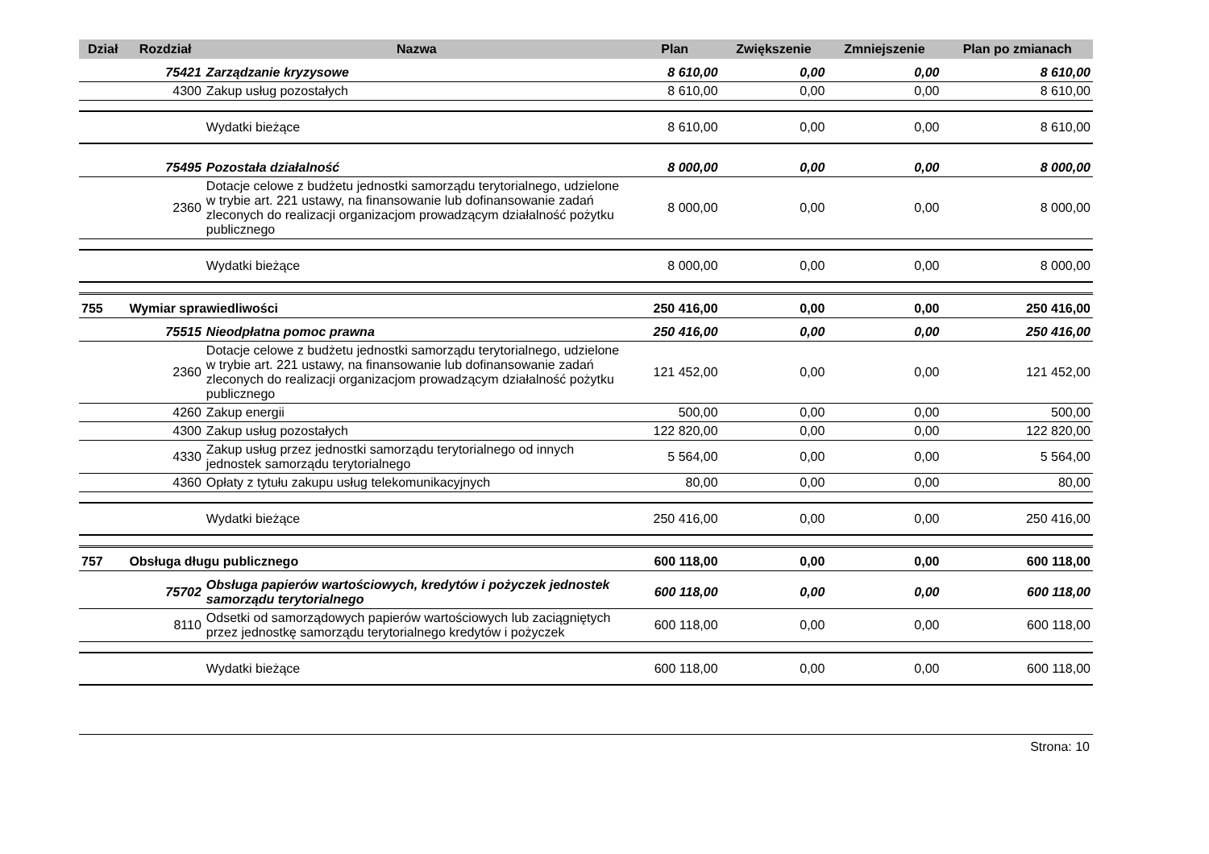| Dział | Rozdział | Nazwa | Plan | Zwiększenie | Zmniejszenie | Plan po zmianach |
| --- | --- | --- | --- | --- | --- | --- |
| | 75421 | Zarządzanie kryzysowe | 8 610,00 | 0,00 | 0,00 | 8 610,00 |
| | 4300 | Zakup usług pozostałych | 8 610,00 | 0,00 | 0,00 | 8 610,00 |
| | | Wydatki bieżące | 8 610,00 | 0,00 | 0,00 | 8 610,00 |
| | 75495 | Pozostała działalność | 8 000,00 | 0,00 | 0,00 | 8 000,00 |
| | 2360 | Dotacje celowe z budżetu jednostki samorządu terytorialnego, udzielone w trybie art. 221 ustawy, na finansowanie lub dofinansowanie zadań zleconych do realizacji organizacjom prowadzącym działalność pożytku publicznego | 8 000,00 | 0,00 | 0,00 | 8 000,00 |
| | | Wydatki bieżące | 8 000,00 | 0,00 | 0,00 | 8 000,00 |
| 755 | Wymiar sprawiedliwości | | 250 416,00 | 0,00 | 0,00 | 250 416,00 |
| | 75515 | Nieodpłatna pomoc prawna | 250 416,00 | 0,00 | 0,00 | 250 416,00 |
| | 2360 | Dotacje celowe z budżetu jednostki samorządu terytorialnego, udzielone w trybie art. 221 ustawy, na finansowanie lub dofinansowanie zadań zleconych do realizacji organizacjom prowadzącym działalność pożytku publicznego | 121 452,00 | 0,00 | 0,00 | 121 452,00 |
| | 4260 | Zakup energii | 500,00 | 0,00 | 0,00 | 500,00 |
| | 4300 | Zakup usług pozostałych | 122 820,00 | 0,00 | 0,00 | 122 820,00 |
| | 4330 | Zakup usług przez jednostki samorządu terytorialnego od innych jednostek samorządu terytorialnego | 5 564,00 | 0,00 | 0,00 | 5 564,00 |
| | 4360 | Opłaty z tytułu zakupu usług telekomunikacyjnych | 80,00 | 0,00 | 0,00 | 80,00 |
| | | Wydatki bieżące | 250 416,00 | 0,00 | 0,00 | 250 416,00 |
| 757 | Obsługa długu publicznego | | 600 118,00 | 0,00 | 0,00 | 600 118,00 |
| | 75702 | Obsługa papierów wartościowych, kredytów i pożyczek jednostek samorządu terytorialnego | 600 118,00 | 0,00 | 0,00 | 600 118,00 |
| | 8110 | Odsetki od samorządowych papierów wartościowych lub zaciągniętych przez jednostkę samorządu terytorialnego kredytów i pożyczek | 600 118,00 | 0,00 | 0,00 | 600 118,00 |
| | | Wydatki bieżące | 600 118,00 | 0,00 | 0,00 | 600 118,00 |
Strona: 10